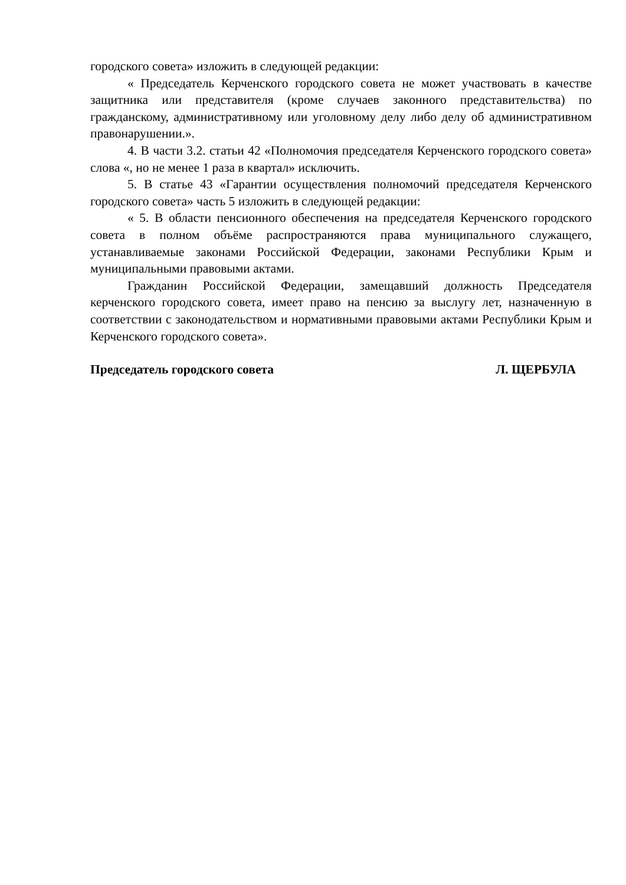городского совета» изложить в следующей редакции:
« Председатель Керченского городского совета не может участвовать в качестве защитника или представителя (кроме случаев законного представительства) по гражданскому, административному или уголовному делу либо делу об административном правонарушении.».
4. В части 3.2. статьи 42 «Полномочия председателя Керченского городского совета» слова «, но не менее 1 раза в квартал» исключить.
5. В статье 43 «Гарантии осуществления полномочий председателя Керченского городского совета» часть 5 изложить в следующей редакции:
« 5. В области пенсионного обеспечения на председателя Керченского городского совета в полном объёме распространяются права муниципального служащего, устанавливаемые законами Российской Федерации, законами Республики Крым и муниципальными правовыми актами.
Гражданин Российской Федерации, замещавший должность Председателя керченского городского совета, имеет право на пенсию за выслугу лет, назначенную в соответствии с законодательством и нормативными правовыми актами Республики Крым и Керченского городского совета».
Председатель городского совета Л. ЩЕРБУЛА